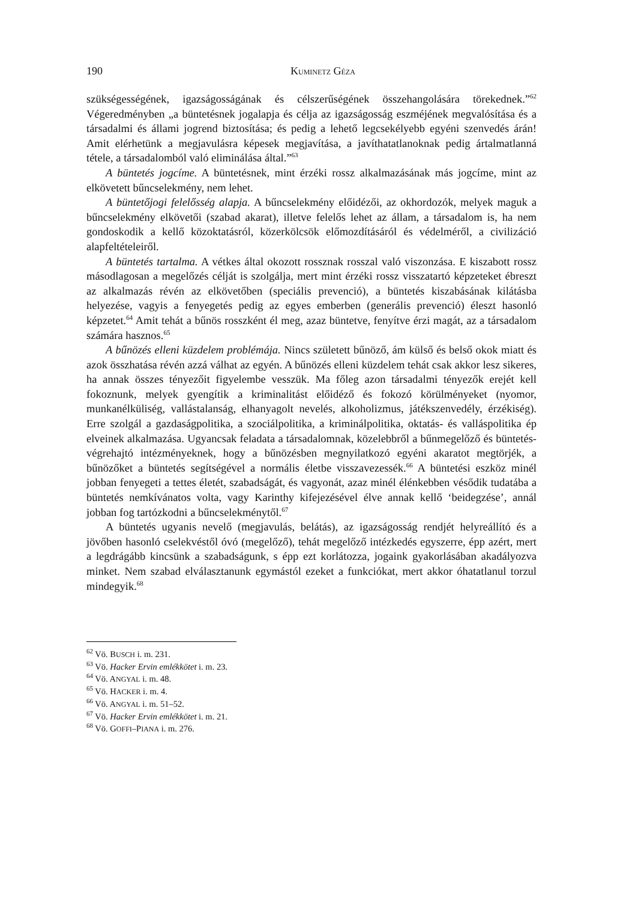190 KUMINETZ GÉZA
szükségességének, igazságosságának és célszerűségének összehangolására törekednek.”<sup>62</sup> Végeredményben „a büntetésnek jogalapja és célja az igazságosság eszméjének megvalósítása és a társadalmi és állami jogrend biztosítása; és pedig a lehető legcsekélyebb egyéni szenvedés árán! Amit elérhetünk a megjavulásra képesek megjavítása, a javíthatatlanoknak pedig ártalmatlanná tétele, a társadalomból való eliminálása által.”<sup>63</sup>
A büntetés jogcíme. A büntetésnek, mint érzéki rossz alkalmazásának más jogcíme, mint az elkövetett bűncselekmény, nem lehet.
A büntetőjogi felelősség alapja. A bűncselekmény előidézői, az okhordozók, melyek maguk a bűncselekmény elkövetői (szabad akarat), illetve felelős lehet az állam, a társadalom is, ha nem gondoskodik a kellő közoktatásról, közerkölcsök előmozdításáról és védelméről, a civilizáció alapfeltételeiről.
A büntetés tartalma. A vétkes által okozott rossznak rosszal való viszonzása. E kiszabott rossz másodlagosan a megelőzés célját is szolgálja, mert mint érzéki rossz visszatartó képzeteket ébreszt az alkalmazás révén az elkövetőben (speciális prevenció), a büntetés kiszabásának kilátásba helyezése, vagyis a fenyegetés pedig az egyes emberben (generális prevenció) éleszt hasonló képzetet.<sup>64</sup> Amit tehát a bűnös rosszként él meg, azaz büntetve, fenyítve érzi magát, az a társadalom számára hasznos.<sup>65</sup>
A bűnözés elleni küzdelem problémája. Nincs született bűnöző, ám külső és belső okok miatt és azok összhatása révén azzá válhat az egyén. A bűnözés elleni küzdelem tehát csak akkor lesz sikeres, ha annak összes tényezőit figyelembe vesszük. Ma főleg azon társadalmi tényezők erejét kell fokoznunk, melyek gyengítik a kriminalitást előidéző és fokozó körülményeket (nyomor, munkanélküliség, vallástalanság, elhanyagolt nevelés, alkoholizmus, játékszenvedély, érzékiség). Erre szolgál a gazdaságpolitika, a szociálpolitika, a kriminálpolitika, oktatás- és valláspolitika ép elveinek alkalmazása. Ugyancsak feladata a társadalomnak, közelebbről a bűnmegelőző és büntetés-végrehajtó intézményeknek, hogy a bűnözésben megnyilatkozó egyéni akaratot megtörjék, a bűnözőket a büntetés segítségével a normális életbe visszavezessék.<sup>66</sup> A büntetési eszköz minél jobban fenyegeti a tettes életét, szabadságát, és vagyonát, azaz minél élénkebben vésődik tudatába a büntetés nemkívánatos volta, vagy Karinthy kifejezésével élve annak kellő ‘beidegzése’, annál jobban fog tartózkodni a bűncselekménytől.<sup>67</sup>
A büntetés ugyanis nevelő (megjavulás, belátás), az igazságosság rendjét helyreállító és a jövőben hasonló cselekvéstől óvó (megelőző), tehát megelőző intézkedés egyszerre, épp azért, mert a legdrágább kincsünk a szabadságunk, s épp ezt korlátozza, jogaink gyakorlásában akadályozva minket. Nem szabad elválasztanunk egymástól ezeket a funkciókat, mert akkor óhatatlanul torzul mindegyik.<sup>68</sup>
<sup>62</sup> Vö. BUSCH i. m. 231.
<sup>63</sup> Vö. Hacker Ervin emlékkötet i. m. 23.
<sup>64</sup> Vö. ANGYAL i. m. 48.
<sup>65</sup> Vö. HACKER i. m. 4.
<sup>66</sup> Vö. ANGYAL i. m. 51–52.
<sup>67</sup> Vö. Hacker Ervin emlékkötet i. m. 21.
<sup>68</sup> Vö. GOFFI–PIANA i. m. 276.